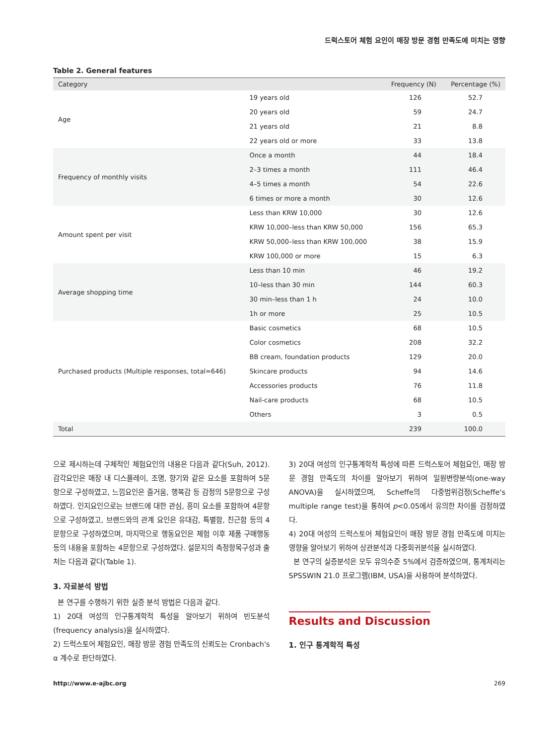드럭스토어 체험 요인이 매장 방문 경험 만족도에 미치는 영향
Table 2. General features
| Category | | Frequency (N) | Percentage (%) |
| --- | --- | --- | --- |
| Age | 19 years old | 126 | 52.7 |
| | 20 years old | 59 | 24.7 |
| | 21 years old | 21 | 8.8 |
| | 22 years old or more | 33 | 13.8 |
| Frequency of monthly visits | Once a month | 44 | 18.4 |
| | 2–3 times a month | 111 | 46.4 |
| | 4–5 times a month | 54 | 22.6 |
| | 6 times or more a month | 30 | 12.6 |
| Amount spent per visit | Less than KRW 10,000 | 30 | 12.6 |
| | KRW 10,000–less than KRW 50,000 | 156 | 65.3 |
| | KRW 50,000–less than KRW 100,000 | 38 | 15.9 |
| | KRW 100,000 or more | 15 | 6.3 |
| Average shopping time | Less than 10 min | 46 | 19.2 |
| | 10–less than 30 min | 144 | 60.3 |
| | 30 min–less than 1 h | 24 | 10.0 |
| | 1h or more | 25 | 10.5 |
| Purchased products (Multiple responses, total=646) | Basic cosmetics | 68 | 10.5 |
| | Color cosmetics | 208 | 32.2 |
| | BB cream, foundation products | 129 | 20.0 |
| | Skincare products | 94 | 14.6 |
| | Accessories products | 76 | 11.8 |
| | Nail-care products | 68 | 10.5 |
| | Others | 3 | 0.5 |
| Total | | 239 | 100.0 |
으로 제시하는데 구체적인 체험요인의 내용은 다음과 같다(Suh, 2012). 감각요인은 매장 내 디스플레이, 조명, 향기와 같은 요소를 포함하여 5문항으로 구성하였고, 느낌요인은 즐거움, 행복감 등 감정의 5문항으로 구성 하였다. 인지요인으로는 브랜드에 대한 관심, 흥미 요소를 포함하여 4문항으로 구성하였고, 브랜드와의 관계 요인은 유대감, 특별함, 친근함 등의 4문항으로 구성하였으며, 마지막으로 행동요인은 체험 이후 제품 구매행동 등의 내용을 포함하는 4문항으로 구성하였다. 설문지의 측정항목구성과 출처는 다음과 같다(Table 1).
3. 자료분석 방법
본 연구를 수행하기 위한 실증 분석 방법은 다음과 같다.
1) 20대 여성의 인구통계학적 특성을 알아보기 위하여 빈도분석(frequency analysis)을 실시하였다.
2) 드럭스토어 체험요인, 매장 방문 경험 만족도의 신뢰도는 Cronbach's α 계수로 판단하였다.
3) 20대 여성의 인구통계학적 특성에 따른 드럭스토어 체험요인, 매장 방문 경험 만족도의 차이를 알아보기 위하여 일원변량분석(one-way ANOVA)을 실시하였으며, Scheffe의 다중범위검정(Scheffe's multiple range test)을 통하여 p<0.05에서 유의한 차이를 검정하였다.
4) 20대 여성의 드럭스토어 체험요인이 매장 방문 경험 만족도에 미치는 영향을 알아보기 위하여 상관분석과 다중회귀분석을 실시하였다.
본 연구의 실증분석은 모두 유의수준 5%에서 검증하였으며, 통계처리는 SPSSWIN 21.0 프로그램(IBM, USA)을 사용하여 분석하였다.
Results and Discussion
1. 인구 통계학적 특성
http://www.e-ajbc.org 269